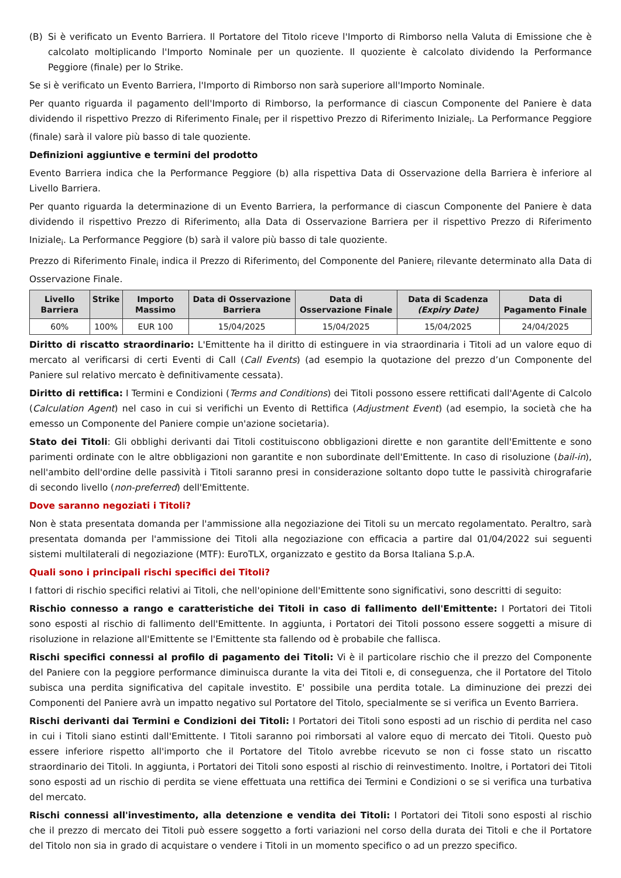(B) Si è verificato un Evento Barriera. Il Portatore del Titolo riceve l'Importo di Rimborso nella Valuta di Emissione che è calcolato moltiplicando l'Importo Nominale per un quoziente. Il quoziente è calcolato dividendo la Performance Peggiore (finale) per lo Strike.
Se si è verificato un Evento Barriera, l'Importo di Rimborso non sarà superiore all'Importo Nominale.
Per quanto riguarda il pagamento dell'Importo di Rimborso, la performance di ciascun Componente del Paniere è data dividendo il rispettivo Prezzo di Riferimento Finale<sub>i</sub> per il rispettivo Prezzo di Riferimento Iniziale<sub>i</sub>. La Performance Peggiore (finale) sarà il valore più basso di tale quoziente.
Definizioni aggiuntive e termini del prodotto
Evento Barriera indica che la Performance Peggiore (b) alla rispettiva Data di Osservazione della Barriera è inferiore al Livello Barriera.
Per quanto riguarda la determinazione di un Evento Barriera, la performance di ciascun Componente del Paniere è data dividendo il rispettivo Prezzo di Riferimento<sub>i</sub> alla Data di Osservazione Barriera per il rispettivo Prezzo di Riferimento Iniziale<sub>i</sub>. La Performance Peggiore (b) sarà il valore più basso di tale quoziente.
Prezzo di Riferimento Finale<sub>i</sub> indica il Prezzo di Riferimento<sub>i</sub> del Componente del Paniere<sub>i</sub> rilevante determinato alla Data di Osservazione Finale.
| Livello Barriera | Strike | Importo Massimo | Data di Osservazione Barriera | Data di Osservazione Finale | Data di Scadenza (Expiry Date) | Data di Pagamento Finale |
| --- | --- | --- | --- | --- | --- | --- |
| 60% | 100% | EUR 100 | 15/04/2025 | 15/04/2025 | 15/04/2025 | 24/04/2025 |
Diritto di riscatto straordinario: L'Emittente ha il diritto di estinguere in via straordinaria i Titoli ad un valore equo di mercato al verificarsi di certi Eventi di Call (Call Events) (ad esempio la quotazione del prezzo d’un Componente del Paniere sul relativo mercato è definitivamente cessata).
Diritto di rettifica: I Termini e Condizioni (Terms and Conditions) dei Titoli possono essere rettificati dall'Agente di Calcolo (Calculation Agent) nel caso in cui si verifichi un Evento di Rettifica (Adjustment Event) (ad esempio, la società che ha emesso un Componente del Paniere compie un'azione societaria).
Stato dei Titoli: Gli obblighi derivanti dai Titoli costituiscono obbligazioni dirette e non garantite dell'Emittente e sono parimenti ordinate con le altre obbligazioni non garantite e non subordinate dell'Emittente. In caso di risoluzione (bail-in), nell'ambito dell'ordine delle passività i Titoli saranno presi in considerazione soltanto dopo tutte le passività chirografarie di secondo livello (non-preferred) dell'Emittente.
Dove saranno negoziati i Titoli?
Non è stata presentata domanda per l'ammissione alla negoziazione dei Titoli su un mercato regolamentato. Peraltro, sarà presentata domanda per l'ammissione dei Titoli alla negoziazione con efficacia a partire dal 01/04/2022 sui seguenti sistemi multilaterali di negoziazione (MTF): EuroTLX, organizzato e gestito da Borsa Italiana S.p.A.
Quali sono i principali rischi specifici dei Titoli?
I fattori di rischio specifici relativi ai Titoli, che nell'opinione dell'Emittente sono significativi, sono descritti di seguito:
Rischio connesso a rango e caratteristiche dei Titoli in caso di fallimento dell'Emittente: I Portatori dei Titoli sono esposti al rischio di fallimento dell'Emittente. In aggiunta, i Portatori dei Titoli possono essere soggetti a misure di risoluzione in relazione all'Emittente se l'Emittente sta fallendo od è probabile che fallisca.
Rischi specifici connessi al profilo di pagamento dei Titoli: Vi è il particolare rischio che il prezzo del Componente del Paniere con la peggiore performance diminuisca durante la vita dei Titoli e, di conseguenza, che il Portatore del Titolo subisca una perdita significativa del capitale investito. E' possibile una perdita totale. La diminuzione dei prezzi dei Componenti del Paniere avrà un impatto negativo sul Portatore del Titolo, specialmente se si verifica un Evento Barriera.
Rischi derivanti dai Termini e Condizioni dei Titoli: I Portatori dei Titoli sono esposti ad un rischio di perdita nel caso in cui i Titoli siano estinti dall'Emittente. I Titoli saranno poi rimborsati al valore equo di mercato dei Titoli. Questo può essere inferiore rispetto all'importo che il Portatore del Titolo avrebbe ricevuto se non ci fosse stato un riscatto straordinario dei Titoli. In aggiunta, i Portatori dei Titoli sono esposti al rischio di reinvestimento. Inoltre, i Portatori dei Titoli sono esposti ad un rischio di perdita se viene effettuata una rettifica dei Termini e Condizioni o se si verifica una turbativa del mercato.
Rischi connessi all'investimento, alla detenzione e vendita dei Titoli: I Portatori dei Titoli sono esposti al rischio che il prezzo di mercato dei Titoli può essere soggetto a forti variazioni nel corso della durata dei Titoli e che il Portatore del Titolo non sia in grado di acquistare o vendere i Titoli in un momento specifico o ad un prezzo specifico.